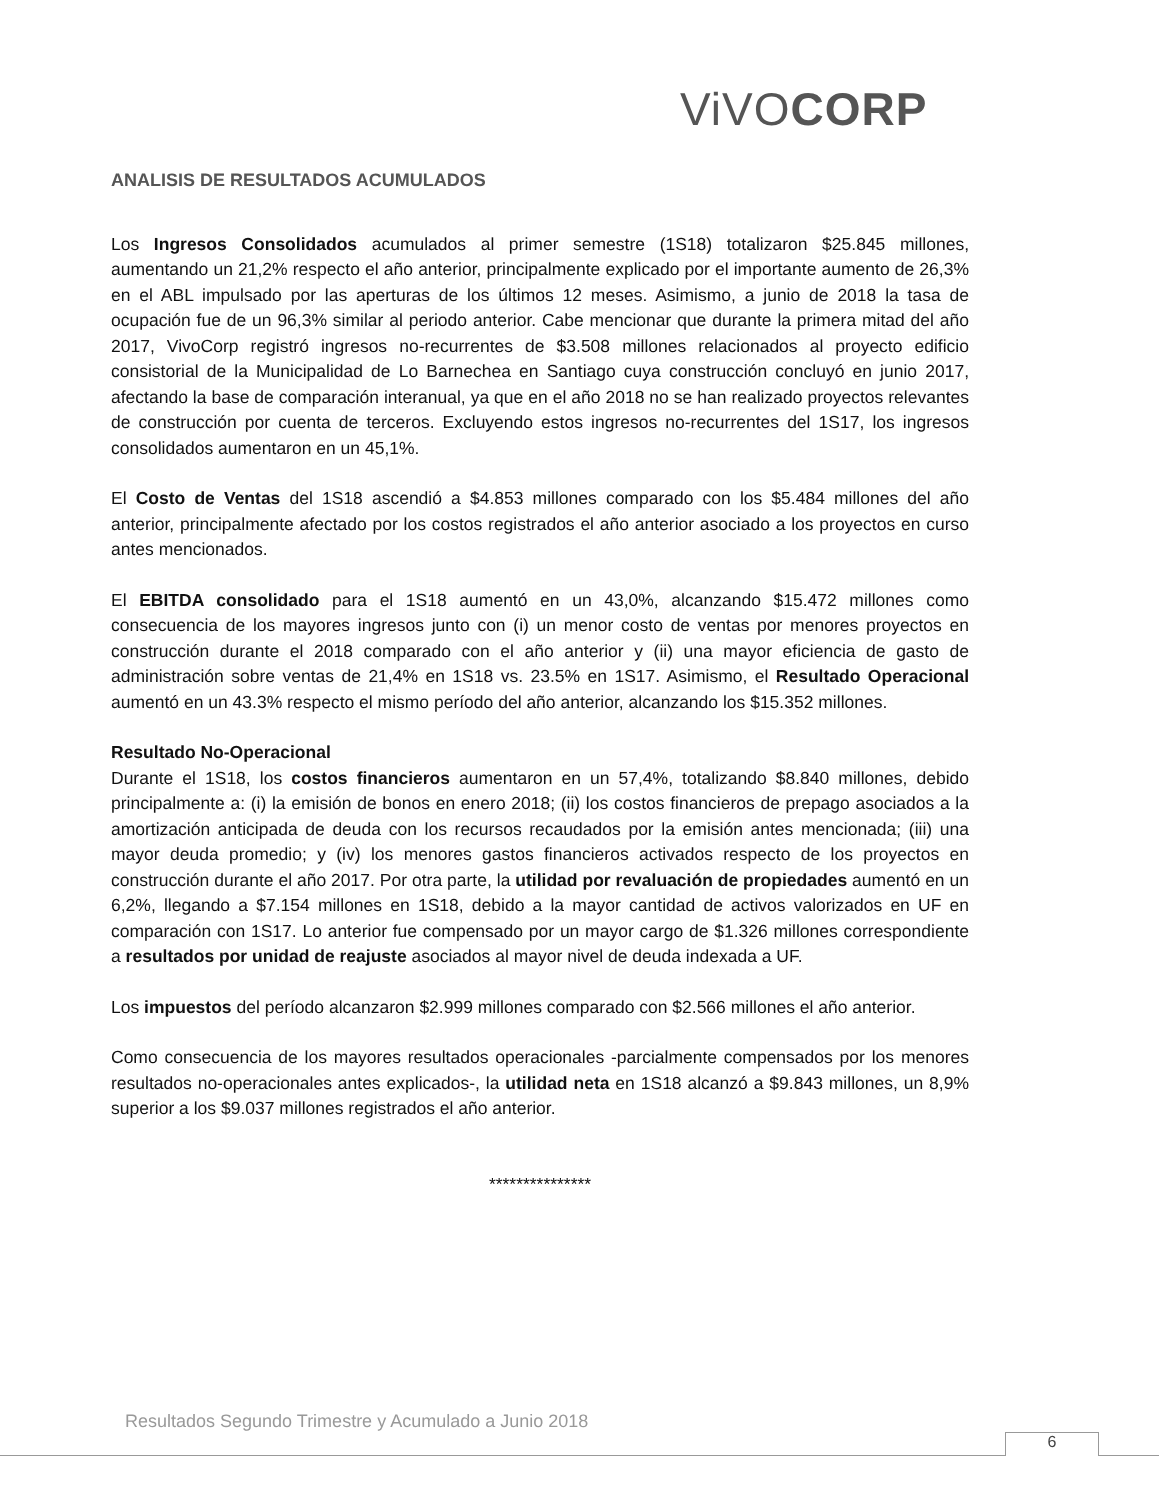ViVOCORP
ANALISIS DE RESULTADOS ACUMULADOS
Los Ingresos Consolidados acumulados al primer semestre (1S18) totalizaron $25.845 millones, aumentando un 21,2% respecto el año anterior, principalmente explicado por el importante aumento de 26,3% en el ABL impulsado por las aperturas de los últimos 12 meses. Asimismo, a junio de 2018 la tasa de ocupación fue de un 96,3% similar al periodo anterior. Cabe mencionar que durante la primera mitad del año 2017, VivoCorp registró ingresos no-recurrentes de $3.508 millones relacionados al proyecto edificio consistorial de la Municipalidad de Lo Barnechea en Santiago cuya construcción concluyó en junio 2017, afectando la base de comparación interanual, ya que en el año 2018 no se han realizado proyectos relevantes de construcción por cuenta de terceros. Excluyendo estos ingresos no-recurrentes del 1S17, los ingresos consolidados aumentaron en un 45,1%.
El Costo de Ventas del 1S18 ascendió a $4.853 millones comparado con los $5.484 millones del año anterior, principalmente afectado por los costos registrados el año anterior asociado a los proyectos en curso antes mencionados.
El EBITDA consolidado para el 1S18 aumentó en un 43,0%, alcanzando $15.472 millones como consecuencia de los mayores ingresos junto con (i) un menor costo de ventas por menores proyectos en construcción durante el 2018 comparado con el año anterior y (ii) una mayor eficiencia de gasto de administración sobre ventas de 21,4% en 1S18 vs. 23.5% en 1S17. Asimismo, el Resultado Operacional aumentó en un 43.3% respecto el mismo período del año anterior, alcanzando los $15.352 millones.
Resultado No-Operacional
Durante el 1S18, los costos financieros aumentaron en un 57,4%, totalizando $8.840 millones, debido principalmente a: (i) la emisión de bonos en enero 2018; (ii) los costos financieros de prepago asociados a la amortización anticipada de deuda con los recursos recaudados por la emisión antes mencionada; (iii) una mayor deuda promedio; y (iv) los menores gastos financieros activados respecto de los proyectos en construcción durante el año 2017. Por otra parte, la utilidad por revaluación de propiedades aumentó en un 6,2%, llegando a $7.154 millones en 1S18, debido a la mayor cantidad de activos valorizados en UF en comparación con 1S17. Lo anterior fue compensado por un mayor cargo de $1.326 millones correspondiente a resultados por unidad de reajuste asociados al mayor nivel de deuda indexada a UF.
Los impuestos del período alcanzaron $2.999 millones comparado con $2.566 millones el año anterior.
Como consecuencia de los mayores resultados operacionales -parcialmente compensados por los menores resultados no-operacionales antes explicados-, la utilidad neta en 1S18 alcanzó a $9.843 millones, un 8,9% superior a los $9.037 millones registrados el año anterior.
***************
Resultados Segundo Trimestre y Acumulado a Junio 2018
6